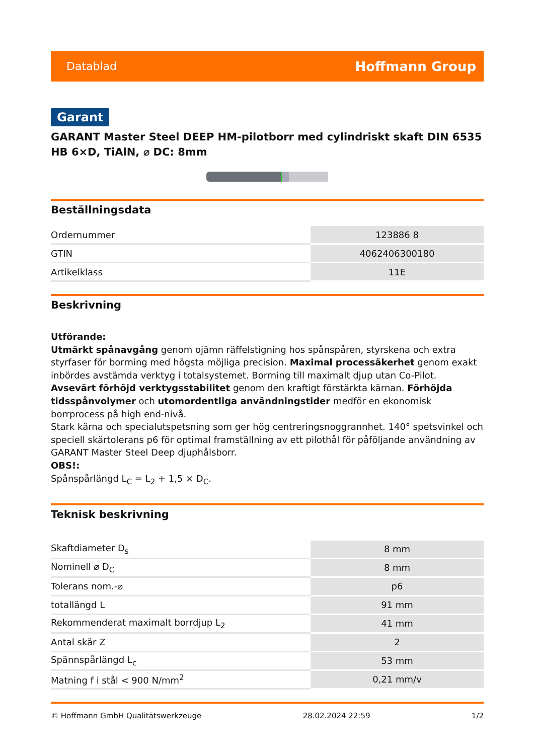Datablad Hoffmann Group
Garant
GARANT Master Steel DEEP HM-pilotborr med cylindriskt skaft DIN 6535 HB 6×D, TiAlN, ⌀ DC: 8mm
Beställningsdata
| Ordernummer | 123886 8 |
| GTIN | 4062406300180 |
| Artikelklass | 11E |
Beskrivning
Utförande:
Utmärkt spånavgång genom ojämn räffelstigning hos spånspåren, styrskena och extra styrfaser för borrning med högsta möjliga precision. Maximal processäkerhet genom exakt inbördes avstämda verktyg i totalsystemet. Borrning till maximalt djup utan Co-Pilot. Avsevärt förhöjd verktygsstabilitet genom den kraftigt förstärkta kärnan. Förhöjda tidsspånvolymer och utomordentliga användningstider medför en ekonomisk borrprocess på high end-nivå.
Stark kärna och specialutspetsning som ger hög centreringsnoggrannhet. 140° spetsvinkel och speciell skärtolerans p6 för optimal framställning av ett pilothål för påföljande användning av GARANT Master Steel Deep djuphålsborr.
OBS!:
Spånspårlängd L<sub>C</sub> = L<sub>2</sub> + 1,5 × D<sub>C</sub>.
Teknisk beskrivning
| Skaftdiameter D<sub>s</sub> | 8 mm |
| Nominell ⌀ D<sub>C</sub> | 8 mm |
| Tolerans nom.-⌀ | p6 |
| totallängd L | 91 mm |
| Rekommenderat maximalt borrdjup L<sub>2</sub> | 41 mm |
| Antal skär Z | 2 |
| Spännspårlängd L<sub>c</sub> | 53 mm |
| Matning f i stål < 900 N/mm<sup>2</sup> | 0,21 mm/v |
© Hoffmann GmbH Qualitätswerkzeuge 28.02.2024 22:59 1/2